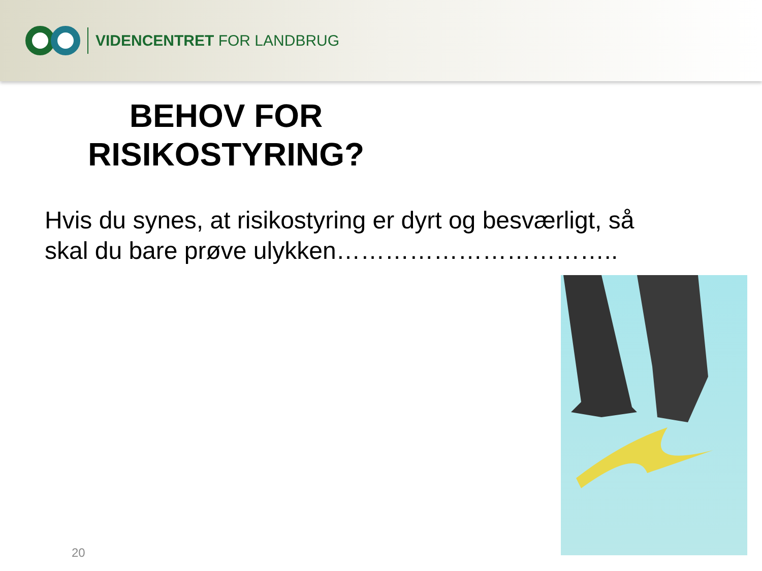VIDENCENTRET FOR LANDBRUG
BEHOV FOR
RISIKOSTYRING?
Hvis du synes, at risikostyring er dyrt og besværligt, så skal du bare prøve ulykken……………………………..
20